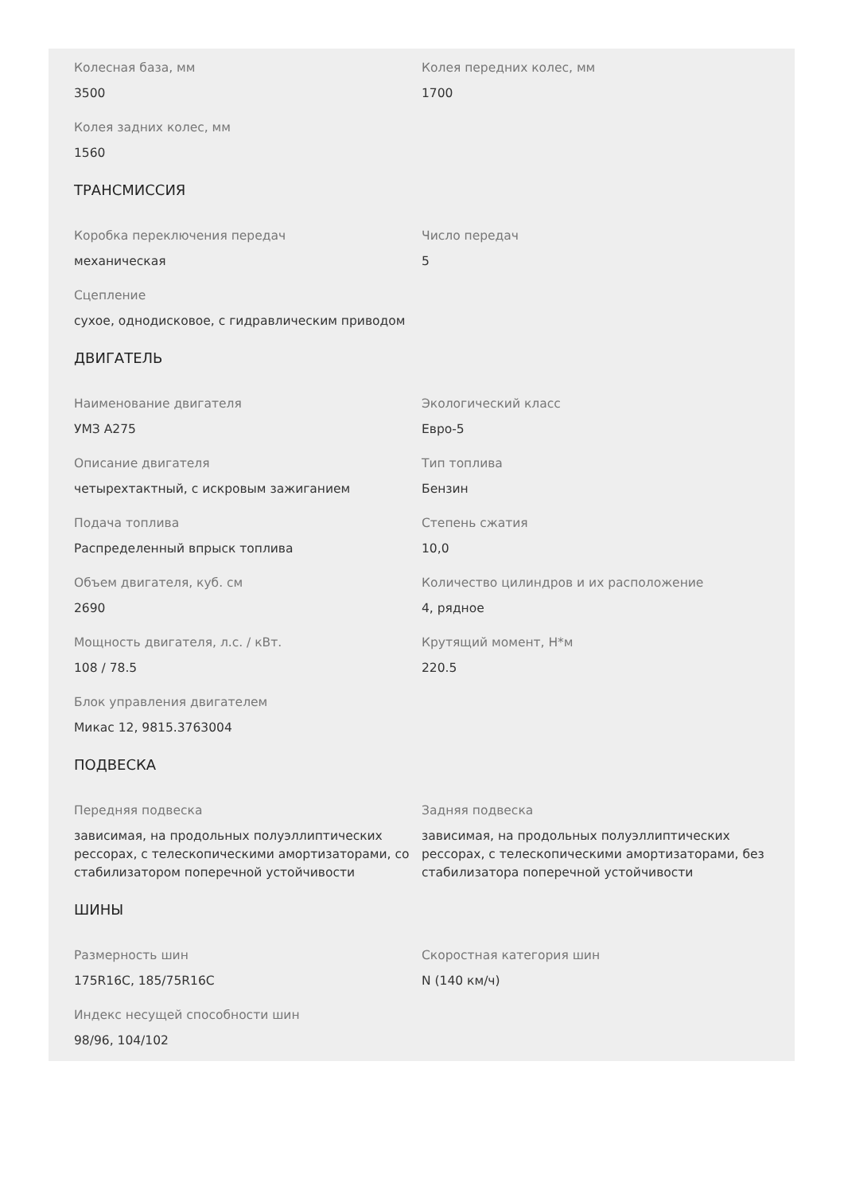Колесная база, мм
3500
Колея передних колес, мм
1700
Колея задних колес, мм
1560
ТРАНСМИССИЯ
Коробка переключения передач
механическая
Число передач
5
Сцепление
сухое, однодисковое, с гидравлическим приводом
ДВИГАТЕЛЬ
Наименование двигателя
УМЗ А275
Экологический класс
Евро-5
Описание двигателя
четырехтактный, с искровым зажиганием
Тип топлива
Бензин
Подача топлива
Распределенный впрыск топлива
Степень сжатия
10,0
Объем двигателя, куб. см
2690
Количество цилиндров и их расположение
4, рядное
Мощность двигателя, л.с. / кВт.
108 / 78.5
Крутящий момент, Н*м
220.5
Блок управления двигателем
Микас 12, 9815.3763004
ПОДВЕСКА
Передняя подвеска
зависимая, на продольных полуэллиптических рессорах, с телескопическими амортизаторами, со стабилизатором поперечной устойчивости
Задняя подвеска
зависимая, на продольных полуэллиптических рессорах, с телескопическими амортизаторами, без стабилизатора поперечной устойчивости
ШИНЫ
Размерность шин
175R16C, 185/75R16C
Скоростная категория шин
N (140 км/ч)
Индекс несущей способности шин
98/96, 104/102